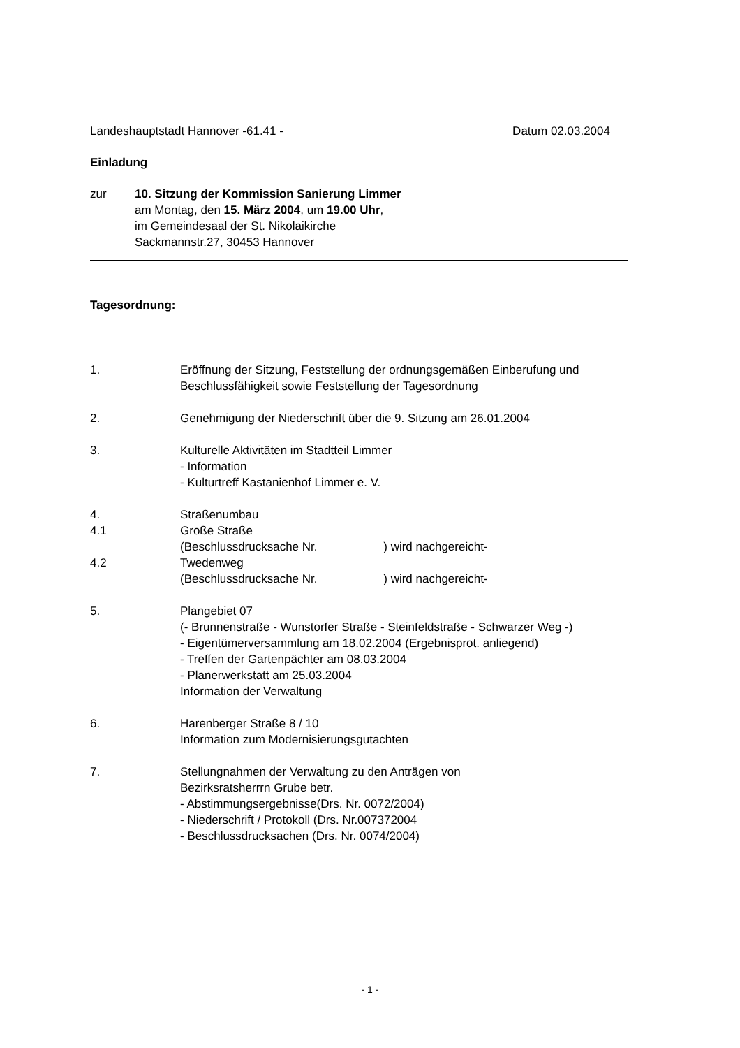Landeshauptstadt Hannover -61.41 - Datum 02.03.2004
Einladung
zur 10. Sitzung der Kommission Sanierung Limmer
am Montag, den 15. März 2004, um 19.00 Uhr,
im Gemeindesaal der St. Nikolaikirche
Sackmannstr.27, 30453 Hannover
Tagesordnung:
1. Eröffnung der Sitzung, Feststellung der ordnungsgemäßen Einberufung und
Beschlussfähigkeit sowie Feststellung der Tagesordnung
2. Genehmigung der Niederschrift über die 9. Sitzung am 26.01.2004
3. Kulturelle Aktivitäten im Stadtteil Limmer
- Information
- Kulturtreff Kastanienhof Limmer e. V.
4. Straßenumbau
4.1 Große Straße
(Beschlussdrucksache Nr. ) wird nachgereicht-
4.2 Twedenweg
(Beschlussdrucksache Nr. ) wird nachgereicht-
5. Plangebiet 07
(- Brunnenstraße - Wunstorfer Straße - Steinfeldstraße - Schwarzer Weg -)
- Eigentümerversammlung am 18.02.2004 (Ergebnisprot. anliegend)
- Treffen der Gartenpächter am 08.03.2004
- Planerwerkstatt am 25.03.2004
Information der Verwaltung
6. Harenberger Straße 8 / 10
Information zum Modernisierungsgutachten
7. Stellungnahmen der Verwaltung zu den Anträgen von
Bezirksratsherrrn Grube betr.
- Abstimmungsergebnisse(Drs. Nr. 0072/2004)
- Niederschrift / Protokoll (Drs. Nr.007372004
- Beschlussdrucksachen (Drs. Nr. 0074/2004)
- 1 -